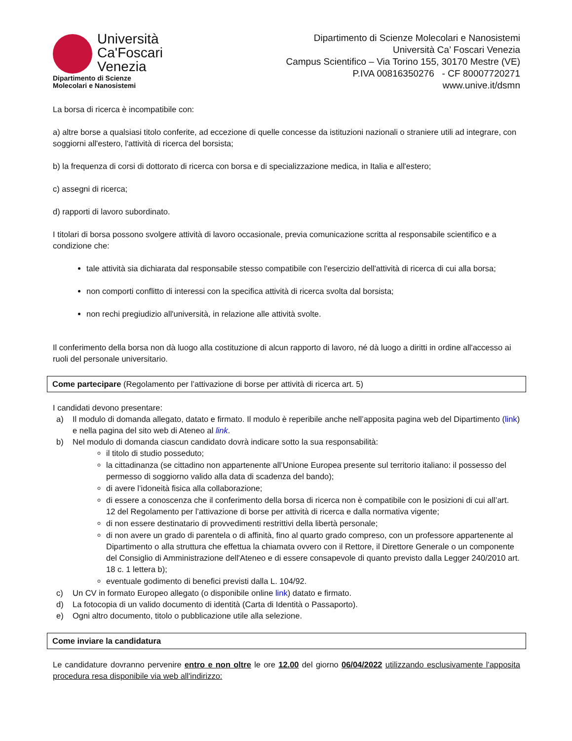Università
Ca'Foscari
Venezia
Dipartimento di Scienze
Molecolari e Nanosistemi
Dipartimento di Scienze Molecolari e Nanosistemi
Università Ca’ Foscari Venezia
Campus Scientifico – Via Torino 155, 30170 Mestre (VE)
P.IVA 00816350276 - CF 80007720271
www.unive.it/dsmn
La borsa di ricerca è incompatibile con:
a) altre borse a qualsiasi titolo conferite, ad eccezione di quelle concesse da istituzioni nazionali o straniere utili ad integrare, con soggiorni all'estero, l'attività di ricerca del borsista;
b) la frequenza di corsi di dottorato di ricerca con borsa e di specializzazione medica, in Italia e all'estero;
c) assegni di ricerca;
d) rapporti di lavoro subordinato.
I titolari di borsa possono svolgere attività di lavoro occasionale, previa comunicazione scritta al responsabile scientifico e a condizione che:
tale attività sia dichiarata dal responsabile stesso compatibile con l'esercizio dell'attività di ricerca di cui alla borsa;
non comporti conflitto di interessi con la specifica attività di ricerca svolta dal borsista;
non rechi pregiudizio all'università, in relazione alle attività svolte.
Il conferimento della borsa non dà luogo alla costituzione di alcun rapporto di lavoro, né dà luogo a diritti in ordine all'accesso ai ruoli del personale universitario.
Come partecipare (Regolamento per l’attivazione di borse per attività di ricerca art. 5)
I candidati devono presentare:
a) Il modulo di domanda allegato, datato e firmato. Il modulo è reperibile anche nell’apposita pagina web del Dipartimento (link) e nella pagina del sito web di Ateneo al link.
b) Nel modulo di domanda ciascun candidato dovrà indicare sotto la sua responsabilità:
il titolo di studio posseduto;
la cittadinanza (se cittadino non appartenente all’Unione Europea presente sul territorio italiano: il possesso del permesso di soggiorno valido alla data di scadenza del bando);
di avere l’idoneità fisica alla collaborazione;
di essere a conoscenza che il conferimento della borsa di ricerca non è compatibile con le posizioni di cui all’art. 12 del Regolamento per l’attivazione di borse per attività di ricerca e dalla normativa vigente;
di non essere destinatario di provvedimenti restrittivi della libertà personale;
di non avere un grado di parentela o di affinità, fino al quarto grado compreso, con un professore appartenente al Dipartimento o alla struttura che effettua la chiamata ovvero con il Rettore, il Direttore Generale o un componente del Consiglio di Amministrazione dell'Ateneo e di essere consapevole di quanto previsto dalla Legger 240/2010 art. 18 c. 1 lettera b);
eventuale godimento di benefici previsti dalla L. 104/92.
c) Un CV in formato Europeo allegato (o disponibile online link) datato e firmato.
d) La fotocopia di un valido documento di identità (Carta di Identità o Passaporto).
e) Ogni altro documento, titolo o pubblicazione utile alla selezione.
Come inviare la candidatura
Le candidature dovranno pervenire entro e non oltre le ore 12.00 del giorno 06/04/2022 utilizzando esclusivamente l'apposita procedura resa disponibile via web all'indirizzo: